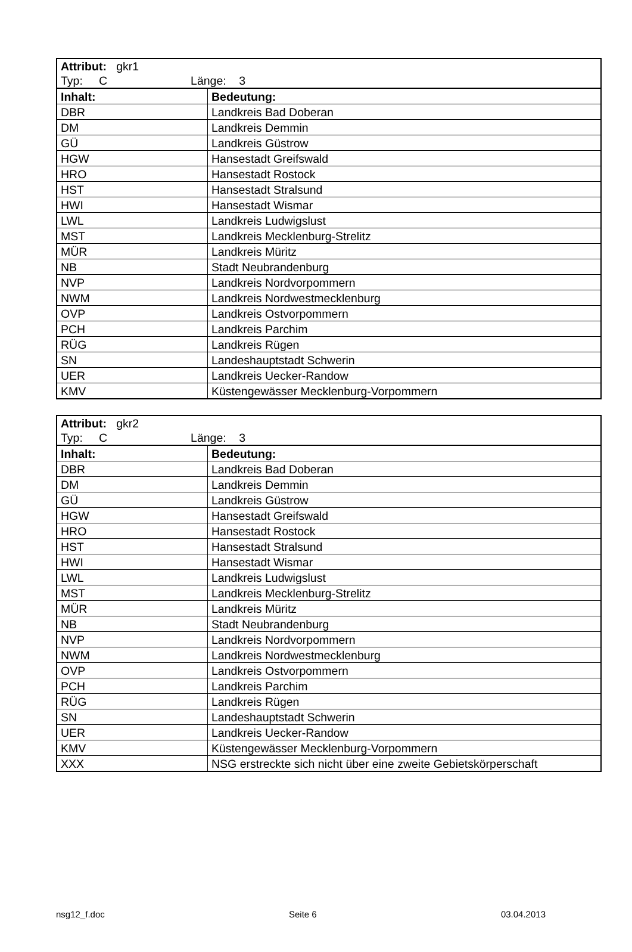| Attribut: gkr1 Typ: C Länge: 3 | |
| Inhalt: | Bedeutung: |
| DBR | Landkreis Bad Doberan |
| DM | Landkreis Demmin |
| GÜ | Landkreis Güstrow |
| HGW | Hansestadt Greifswald |
| HRO | Hansestadt Rostock |
| HST | Hansestadt Stralsund |
| HWI | Hansestadt Wismar |
| LWL | Landkreis Ludwigslust |
| MST | Landkreis Mecklenburg-Strelitz |
| MÜR | Landkreis Müritz |
| NB | Stadt Neubrandenburg |
| NVP | Landkreis Nordvorpommern |
| NWM | Landkreis Nordwestmecklenburg |
| OVP | Landkreis Ostvorpommern |
| PCH | Landkreis Parchim |
| RÜG | Landkreis Rügen |
| SN | Landeshauptstadt Schwerin |
| UER | Landkreis Uecker-Randow |
| KMV | Küstengewässer Mecklenburg-Vorpommern |
| Attribut: gkr2 Typ: C Länge: 3 | |
| Inhalt: | Bedeutung: |
| DBR | Landkreis Bad Doberan |
| DM | Landkreis Demmin |
| GÜ | Landkreis Güstrow |
| HGW | Hansestadt Greifswald |
| HRO | Hansestadt Rostock |
| HST | Hansestadt Stralsund |
| HWI | Hansestadt Wismar |
| LWL | Landkreis Ludwigslust |
| MST | Landkreis Mecklenburg-Strelitz |
| MÜR | Landkreis Müritz |
| NB | Stadt Neubrandenburg |
| NVP | Landkreis Nordvorpommern |
| NWM | Landkreis Nordwestmecklenburg |
| OVP | Landkreis Ostvorpommern |
| PCH | Landkreis Parchim |
| RÜG | Landkreis Rügen |
| SN | Landeshauptstadt Schwerin |
| UER | Landkreis Uecker-Randow |
| KMV | Küstengewässer Mecklenburg-Vorpommern |
| XXX | NSG erstreckte sich nicht über eine zweite Gebietskörperschaft |
nsg12_f.doc Seite 6 03.04.2013